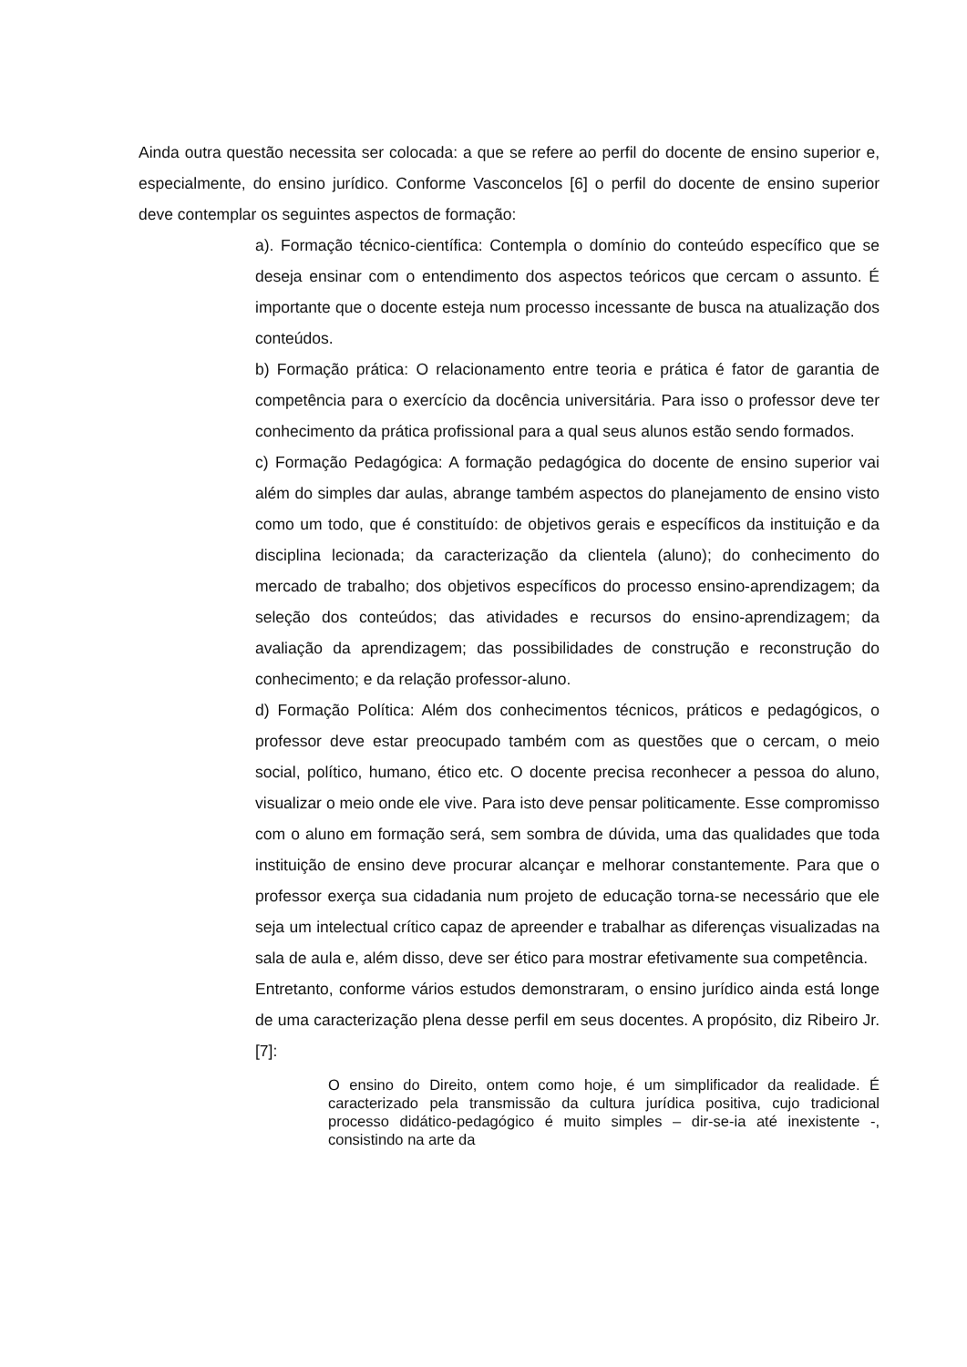Ainda outra questão necessita ser colocada: a que se refere ao perfil do docente de ensino superior e, especialmente, do ensino jurídico. Conforme Vasconcelos [6] o perfil do docente de ensino superior deve contemplar os seguintes aspectos de formação:
a). Formação técnico-científica: Contempla o domínio do conteúdo específico que se deseja ensinar com o entendimento dos aspectos teóricos que cercam o assunto. É importante que o docente esteja num processo incessante de busca na atualização dos conteúdos.
b) Formação prática: O relacionamento entre teoria e prática é fator de garantia de competência para o exercício da docência universitária. Para isso o professor deve ter conhecimento da prática profissional para a qual seus alunos estão sendo formados.
c) Formação Pedagógica: A formação pedagógica do docente de ensino superior vai além do simples dar aulas, abrange também aspectos do planejamento de ensino visto como um todo, que é constituído: de objetivos gerais e específicos da instituição e da disciplina lecionada; da caracterização da clientela (aluno); do conhecimento do mercado de trabalho; dos objetivos específicos do processo ensino-aprendizagem; da seleção dos conteúdos; das atividades e recursos do ensino-aprendizagem; da avaliação da aprendizagem; das possibilidades de construção e reconstrução do conhecimento; e da relação professor-aluno.
d) Formação Política: Além dos conhecimentos técnicos, práticos e pedagógicos, o professor deve estar preocupado também com as questões que o cercam, o meio social, político, humano, ético etc. O docente precisa reconhecer a pessoa do aluno, visualizar o meio onde ele vive. Para isto deve pensar politicamente. Esse compromisso com o aluno em formação será, sem sombra de dúvida, uma das qualidades que toda instituição de ensino deve procurar alcançar e melhorar constantemente. Para que o professor exerça sua cidadania num projeto de educação torna-se necessário que ele seja um intelectual crítico capaz de apreender e trabalhar as diferenças visualizadas na sala de aula e, além disso, deve ser ético para mostrar efetivamente sua competência.
Entretanto, conforme vários estudos demonstraram, o ensino jurídico ainda está longe de uma caracterização plena desse perfil em seus docentes. A propósito, diz Ribeiro Jr. [7]:
O ensino do Direito, ontem como hoje, é um simplificador da realidade. É caracterizado pela transmissão da cultura jurídica positiva, cujo tradicional processo didático-pedagógico é muito simples – dir-se-ia até inexistente -, consistindo na arte da